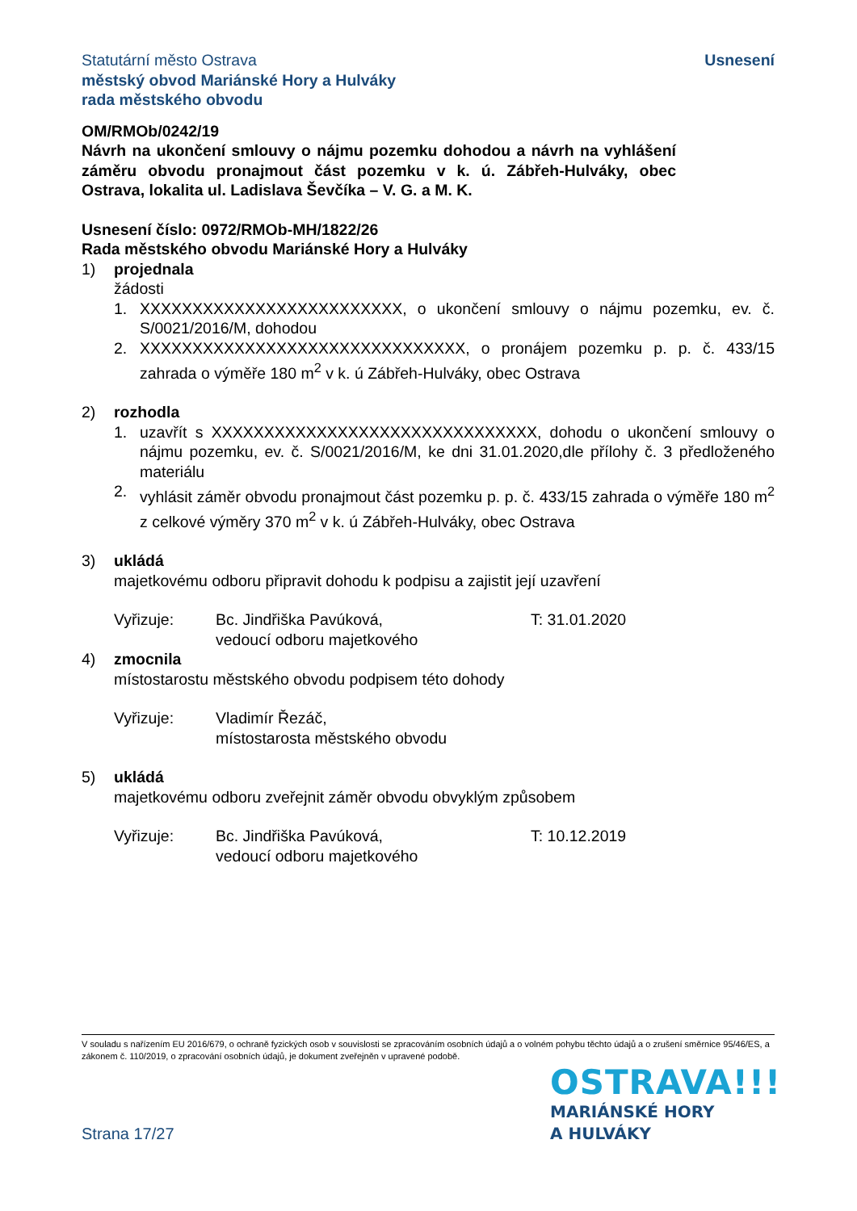Statutární město Ostrava
městský obvod Mariánské Hory a Hulváky
rada městského obvodu
Usnesení
OM/RMOb/0242/19
Návrh na ukončení smlouvy o nájmu pozemku dohodou a návrh na vyhlášení záměru obvodu pronajmout část pozemku v k. ú. Zábřeh-Hulváky, obec Ostrava, lokalita ul. Ladislava Ševčíka – V. G. a M. K.
Usnesení číslo: 0972/RMOb-MH/1822/26
Rada městského obvodu Mariánské Hory a Hulváky
1) projednala
žádosti
1. XXXXXXXXXXXXXXXXXXXXXXXXX, o ukončení smlouvy o nájmu pozemku, ev. č. S/0021/2016/M, dohodou
2. XXXXXXXXXXXXXXXXXXXXXXXXXXXXXXX, o pronájem pozemku p. p. č. 433/15 zahrada o výměře 180 m<sup>2</sup> v k. ú Zábřeh-Hulváky, obec Ostrava
2) rozhodla
1. uzavřít s XXXXXXXXXXXXXXXXXXXXXXXXXXXXXXX, dohodu o ukončení smlouvy o nájmu pozemku, ev. č. S/0021/2016/M, ke dni 31.01.2020,dle přílohy č. 3 předloženého materiálu
2. vyhlásit záměr obvodu pronajmout část pozemku p. p. č. 433/15 zahrada o výměře 180 m<sup>2</sup> z celkové výměry 370 m<sup>2</sup> v k. ú Zábřeh-Hulváky, obec Ostrava
3) ukládá
majetkovému odboru připravit dohodu k podpisu a zajistit její uzavření
Vyřizuje: Bc. Jindřiška Pavúková,
vedoucí odboru majetkového
T: 31.01.2020
4) zmocnila
místostarostu městského obvodu podpisem této dohody
Vyřizuje: Vladimír Řezáč,
místostarosta městského obvodu
5) ukládá
majetkovému odboru zveřejnit záměr obvodu obvyklým způsobem
Vyřizuje: Bc. Jindřiška Pavúková,
vedoucí odboru majetkového
T: 10.12.2019
V souladu s nařízením EU 2016/679, o ochraně fyzických osob v souvislosti se zpracováním osobních údajů a o volném pohybu těchto údajů a o zrušení směrnice 95/46/ES, a zákonem č. 110/2019, o zpracování osobních údajů, je dokument zveřejněn v upravené podobě.
Strana 17/27
OSTRAVA!!!
MARIÁNSKÉ HORY
A HULVÁKY